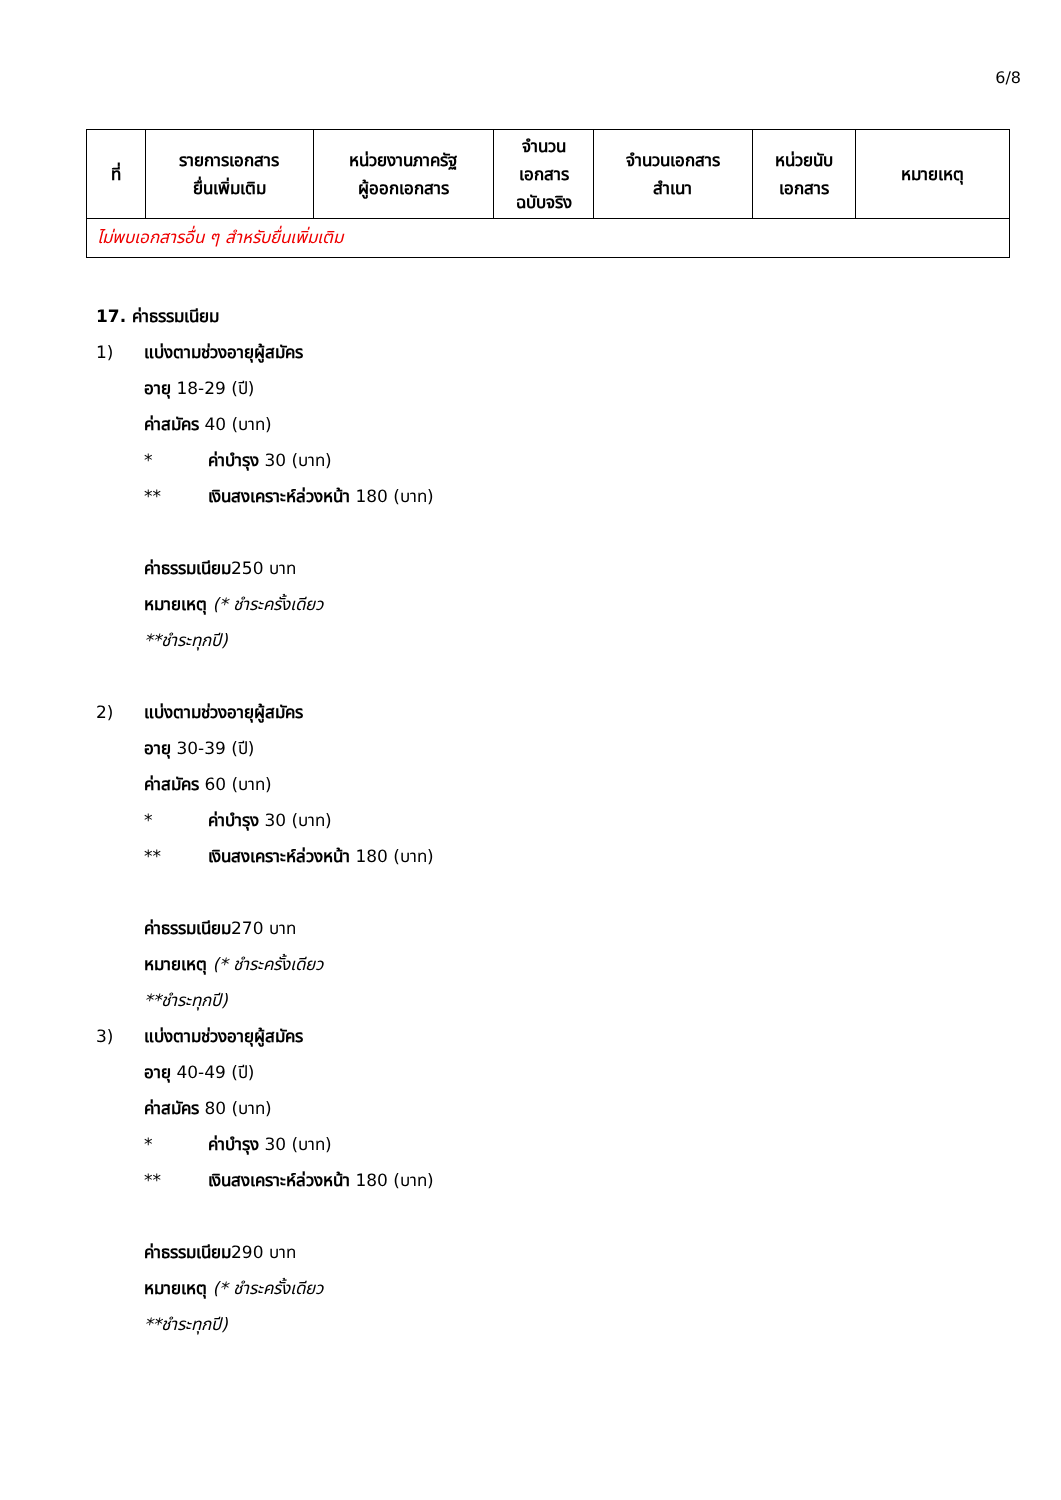6/8
| ที่ | รายการเอกสาร ยื่นเพิ่มเติม | หน่วยงานภาครัฐ ผู้ออกเอกสาร | จำนวน เอกสาร ฉบับจริง | จำนวนเอกสาร สำเนา | หน่วยนับ เอกสาร | หมายเหตุ |
| --- | --- | --- | --- | --- | --- | --- |
| ไม่พบเอกสารอื่น ๆ สำหรับยื่นเพิ่มเติม | | | | | | |
17. ค่าธรรมเนียม
1) แบ่งตามช่วงอายุผู้สมัคร
อายุ 18-29 (ปี)
ค่าสมัคร 40 (บาท)
* ค่าบำรุง 30 (บาท)
** เงินสงเคราะห์ล่วงหน้า 180 (บาท)
ค่าธรรมเนียม250 บาท
หมายเหตุ (* ชำระครั้งเดียว
**ชำระทุกปี)
2) แบ่งตามช่วงอายุผู้สมัคร
อายุ 30-39 (ปี)
ค่าสมัคร 60 (บาท)
* ค่าบำรุง 30 (บาท)
** เงินสงเคราะห์ล่วงหน้า 180 (บาท)
ค่าธรรมเนียม270 บาท
หมายเหตุ (* ชำระครั้งเดียว
**ชำระทุกปี)
3) แบ่งตามช่วงอายุผู้สมัคร
อายุ 40-49 (ปี)
ค่าสมัคร 80 (บาท)
* ค่าบำรุง 30 (บาท)
** เงินสงเคราะห์ล่วงหน้า 180 (บาท)
ค่าธรรมเนียม290 บาท
หมายเหตุ (* ชำระครั้งเดียว
**ชำระทุกปี)